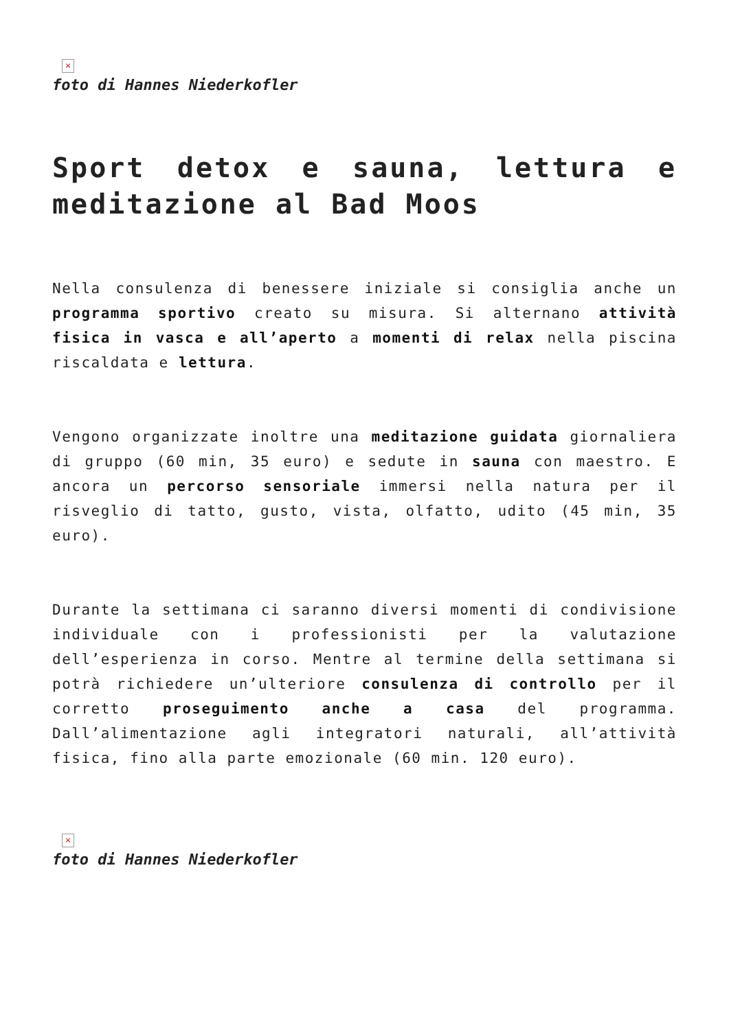×
foto di Hannes Niederkofler
Sport detox e sauna, lettura e meditazione al Bad Moos
Nella consulenza di benessere iniziale si consiglia anche un programma sportivo creato su misura. Si alternano attività fisica in vasca e all’aperto a momenti di relax nella piscina riscaldata e lettura.
Vengono organizzate inoltre una meditazione guidata giornaliera di gruppo (60 min, 35 euro) e sedute in sauna con maestro. E ancora un percorso sensoriale immersi nella natura per il risveglio di tatto, gusto, vista, olfatto, udito (45 min, 35 euro).
Durante la settimana ci saranno diversi momenti di condivisione individuale con i professionisti per la valutazione dell’esperienza in corso. Mentre al termine della settimana si potrà richiedere un’ulteriore consulenza di controllo per il corretto proseguimento anche a casa del programma. Dall’alimentazione agli integratori naturali, all’attività fisica, fino alla parte emozionale (60 min. 120 euro).
×
foto di Hannes Niederkofler